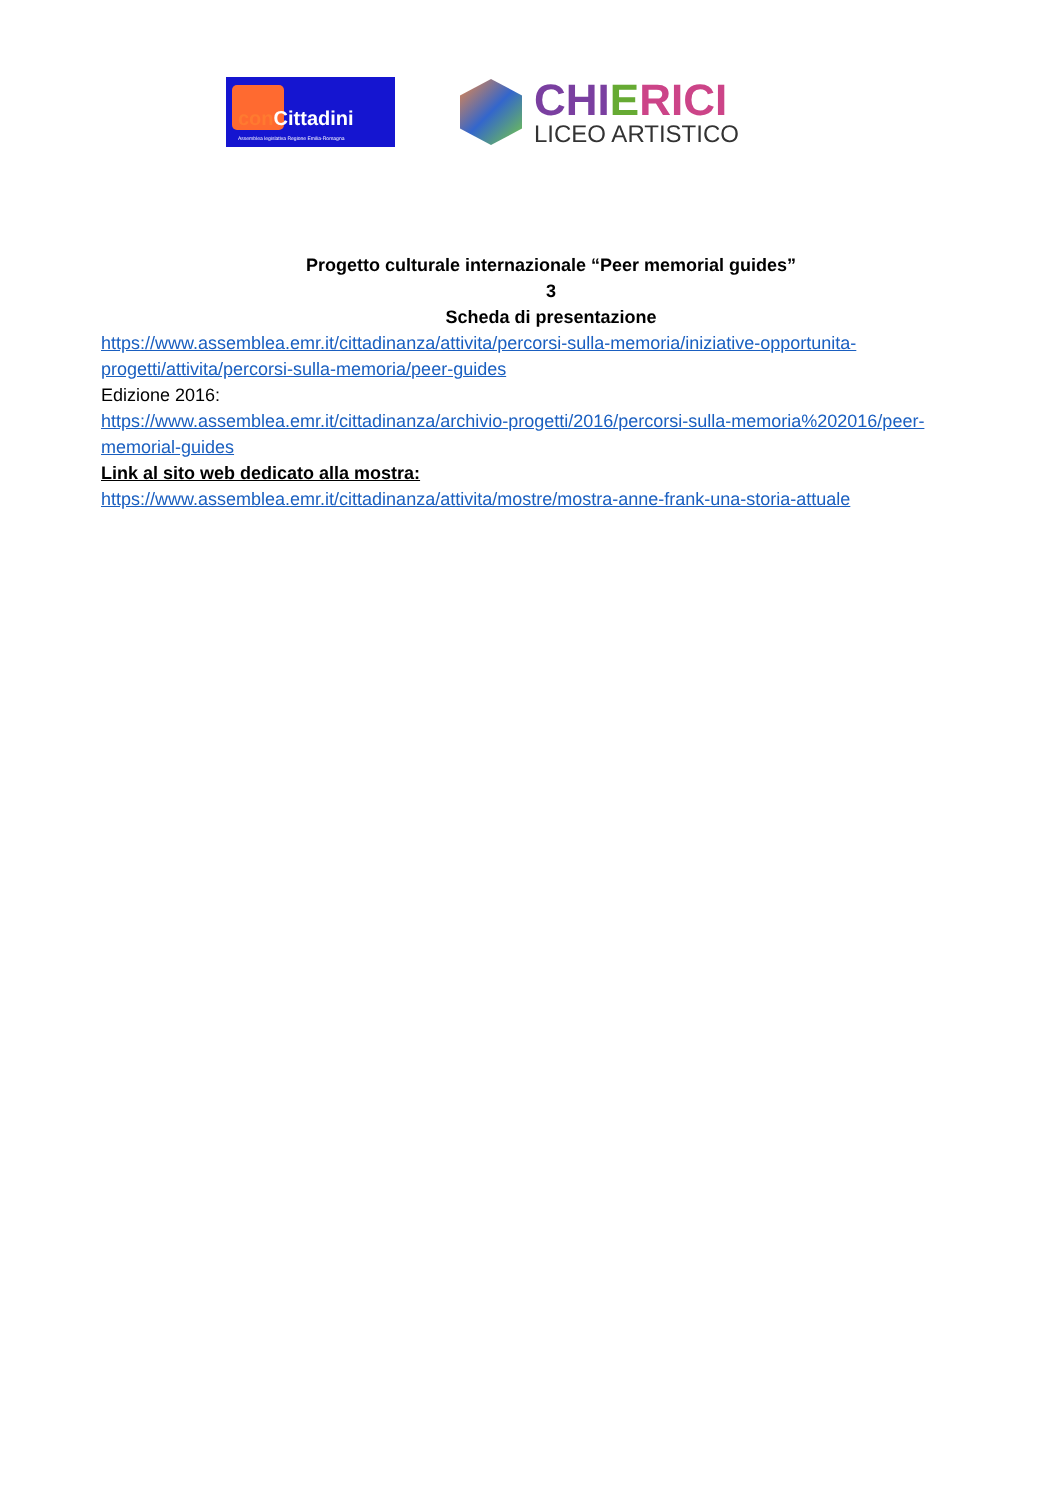conCittadini
Assemblea legislativa Regione Emilia-Romagna
CHIERICI
LICEO ARTISTICO
Progetto culturale internazionale “Peer memorial guides”
3
Scheda di presentazione
https://www.assemblea.emr.it/cittadinanza/attivita/percorsi-sulla-memoria/iniziative-opportunita-progetti/attivita/percorsi-sulla-memoria/peer-guides
Edizione 2016:
https://www.assemblea.emr.it/cittadinanza/archivio-progetti/2016/percorsi-sulla-memoria%202016/peer-memorial-guides
Link al sito web dedicato alla mostra:
https://www.assemblea.emr.it/cittadinanza/attivita/mostre/mostra-anne-frank-una-storia-attuale